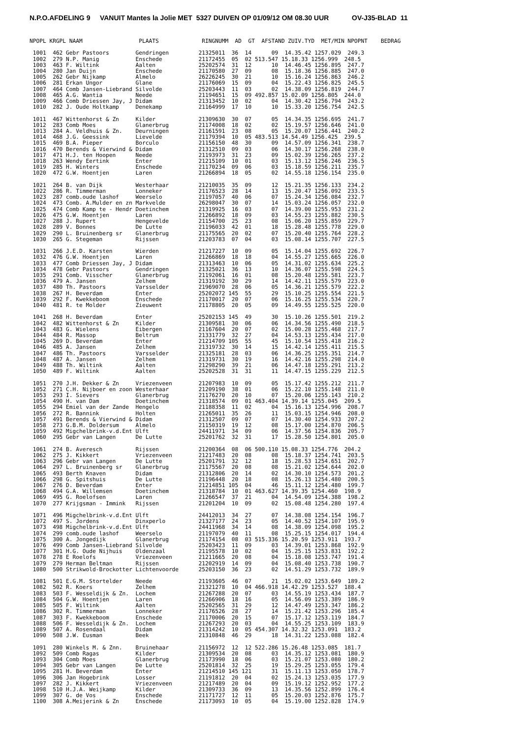N.P.O.AFDELING 9 VANUIT Mantes la Jolie MET 5327 DUIVEN OP 01/09/12 OM 08.30 UUR OV-J35-BLAD 11
NPOPL KRGPL NAAM                 PLAATS             RINGNUMM  AD  GT  AFSTAND ZUIV.TYD  MET/MIN NPOPNT    BEDRAG

 1001  462 Gebr Pastoors        Gendringen         21325011  36  14      09  14.35.42 1257.029  249.3
 1002  279 N.P. Manig           Enschede           21172455  05  02 513.547 15.18.33 1256.999  248.5
 1003  463 F. Wiltink           Aalten             25202574  31  12      10  14.46.45 1256.895  247.7
 1004  280 Jan Duijn            Enschede           21170580  27  09      08  15.18.36 1256.885  247.0
 1005  262 Gebr Nijkamp         Almelo             26226245  30  21      10  15.16.24 1256.863  246.2
 1006  281 Erkan Ungor          Glane              21176069  15  09      04  15.22.43 1256.825  245.5
 1007  464 Comb Jansen-Liebrand Silvolde           25203443  11  03      02  14.38.09 1256.819  244.7
 1008  465 A.G. Wantia          Neede              21194651  15  09 492.857 15.02.09 1256.805  244.0
 1009  466 Comb Driessen Jay, J Didam              21313452  10  02      04  14.30.42 1256.794  243.2
 1010  282 J. Oude Holtkamp     Denekamp           21164999  17  10      10  15.33.20 1256.754  242.5

 1011  467 Wittenhorst & Zn     Kilder             21309630  30  07      05  14.34.35 1256.695  241.7
 1012  283 Comb Moes            Glanerbrug         21174008  18  02      02  15.19.57 1256.646  241.0
 1013  284 A. Veldhuis & Zn.    Deurningen         21161591  23  08      05  15.20.07 1256.441  240.2
 1014  468 J.G. Geessink        Lievelde           21179394  10  05 483.513 14.54.49 1256.425  239.5
 1015  469 B.A. Pieper          Borculo            21156150  48  30      09  14.57.09 1256.341  238.7
 1016  470 Berends & Vierwind & Didam              21312510  09  03      06  14.30.17 1256.268  238.0
 1017  471 H.J. ten Hoopen      Neede              21193973  31  23      09  15.02.39 1256.265  237.2
 1018  263 Wendy Eertink        Enter              21215109  10  01      03  15.13.12 1256.246  236.5
 1019  285 H. Winters           Enschede           21170234  09  06      03  15.18.59 1256.211  235.7
 1020  472 G.W. Hoentjen        Laren              21266894  18  05      02  14.55.18 1256.154  235.0

 1021  264 B. van Dijk          Westerhaar         21210035  35  09      12  15.21.35 1256.133  234.2
 1022  286 R. Timmerman         Lonneker           21176523  28  14      13  15.20.47 1256.092  233.5
 1023  287 comb.oude lashof     Weerselo           21197057  40  06      07  15.24.34 1256.084  232.7
 1024  473 Comb. A.Mulder en zn Markvelde          26298047  30  07      14  15.03.24 1256.057  232.0
 1025  474 Comb Kamp te - Hendr Doetinchem         21319925  16  03      07  14.39.00 1255.953  231.2
 1026  475 G.W. Hoentjen        Laren              21266892  18  09      03  14.55.23 1255.882  230.5
 1027  288 J. Rupert            Hengevelde         21154700  25  23      08  15.06.20 1255.859  229.7
 1028  289 V. Bonnes            De Lutte           21196033  42  01      18  15.28.48 1255.778  229.0
 1029  290 L. Bruinenberg sr    Glanerbrug         21175565  20  02      07  15.20.40 1255.764  228.2
 1030  265 G. Stegeman          Rijssen            21203783  07  04      03  15.08.14 1255.707  227.5

 1031  266 J.E.D. Karsten       Wierden            21217227  10  09      05  15.14.04 1255.692  226.7
 1032  476 G.W. Hoentjen        Laren              21266869  18  18      04  14.55.27 1255.665  226.0
 1033  477 Comb Driessen Jay, J Didam              21313463  10  06      05  14.31.02 1255.634  225.2
 1034  478 Gebr Pastoors        Gendringen         21325021  36  13      10  14.36.07 1255.598  224.5
 1035  291 Comb. Visscher       Glanerbrug         21192061  16  01      08  15.20.48 1255.581  223.7
 1036  479 A. Jansen            Zelhem             21319192  30  29      14  14.42.11 1255.579  223.0
 1037  480 Th. Pastoors         Varsselder         21969070  28  06      05  14.36.21 1255.579  222.2
 1038  267 H. Beverdam          Enter              25202072 145  55      29  15.10.25 1255.554  221.5
 1039  292 F. Kwekkeboom        Enschede           21170017  20  07      06  15.16.25 1255.534  220.7
 1040  481 R. te Molder         Zieuwent           21178805  20  05      09  14.49.55 1255.525  220.0

 1041  268 H. Beverdam          Enter              25202153 145  49      30  15.10.26 1255.501  219.2
 1042  482 Wittenhorst & Zn     Kilder             21309581  30  06      06  14.34.56 1255.490  218.5
 1043  483 G. Wielens           Eibergen           21167604  20  07      02  15.00.28 1255.468  217.7
 1044  484 R. Massop            Beltrum            21331779  32  27      04  14.53.13 1255.434  217.0
 1045  269 D. Beverdam          Enter              21214709 105  55      45  15.10.54 1255.418  216.2
 1046  485 A. Jansen            Zelhem             21319732  30  14      15  14.42.14 1255.411  215.5
 1047  486 Th. Pastoors         Varsselder         21325181  28  03      06  14.36.25 1255.351  214.7
 1048  487 A. Jansen            Zelhem             21319731  30  19      16  14.42.16 1255.298  214.0
 1049  488 Th. Wiltink          Aalten             21298290  39  21      06  14.47.18 1255.291  213.2
 1050  489 F. Wiltink           Aalten             25202528  31  31      11  14.47.15 1255.229  212.5

 1051  270 J.H. Dekker & Zn     Vriezenveen        21207983  10  09      05  15.17.42 1255.212  211.7
 1052  271 C.H. Nijboer en zoon Westerhaar         21209190  38  01      06  15.22.10 1255.148  211.0
 1053  293 I. Sievers           Glanerbrug         21176270  20  10      07  15.20.06 1255.143  210.2
 1054  490 H. van Dam           Doetinchem         21318574  09  01 463.404 14.39.14 1255.045  209.5
 1055  294 Emiel van der Zande  Hengelo            21188358  11  02      04  15.16.13 1254.996  208.7
 1056  272 R. Bannink           Holten             21265011  35  26      11  15.03.15 1254.946  208.0
 1057  491 Berends & Vierwind & Didam              21312507  09  07      07  14.30.40 1254.933  207.2
 1058  273 G.B.M. Doldersum     Almelo             21150319  19  12      08  15.17.00 1254.870  206.5
 1059  492 Migchelbrink-v.d.Ent Ulft               24411971  34  09      06  14.37.56 1254.836  205.7
 1060  295 Gebr van Langen      De Lutte           25201762  32  31      17  15.28.50 1254.801  205.0

 1061  274 B. Averesch          Rijssen            21200364  08  06 500.110 15.08.33 1254.776  204.2
 1062  275 J. Kikkert           Vriezenveen        21217483  20  08      08  15.18.37 1254.741  203.5
 1063  296 Gebr van Langen      De Lutte           25201791  32  12      18  15.28.53 1254.651  202.7
 1064  297 L. Bruinenberg sr    Glanerbrug         21175567  20  08      08  15.21.02 1254.644  202.0
 1065  493 Berth Knaven         Didam              21312806  20  14      02  14.30.10 1254.573  201.2
 1066  298 G. Spitshuis         De Lutte           21196448  20  18      08  15.26.13 1254.480  200.5
 1067  276 D. Beverdam          Enter              21214851 105  04      46  15.11.12 1254.480  199.7
 1068  494 G.A. Willemsen       Doetinchem         21318784  10  01 463.627 14.39.35 1254.460  198.9
 1069  495 G. Roelofsen         Laren              21266547  37  21      04  14.54.09 1254.388  198.2
 1070  277 Krijgsman - Immink   Rijssen            21201204  10  09      02  15.08.48 1254.280  197.4

 1071  496 Migchelbrink-v.d.Ent Ulft               24412013  34  27      07  14.38.08 1254.154  196.7
 1072  497 S. Jordens           Dinxperlo          21327177  24  23      05  14.40.52 1254.107  195.9
 1073  498 Migchelbrink-v.d.Ent Ulft               24411968  34  14      08  14.38.09 1254.098  195.2
 1074  299 comb.oude lashof     Weerselo           21197079  40  11      08  15.25.15 1254.017  194.4
 1075  300 A. Jongedijk         Glanerbrug         21174154  08  03 515.336 15.20.59 1253.911  193.7
 1076  499 Comb Jansen-Liebrand Silvolde           25203423  11  09      03  14.39.01 1253.868  192.9
 1077  301 H.G. Oude Nijhuis    Oldenzaal          21195578  10  02      04  15.25.15 1253.831  192.2
 1078  278 E Roelofs            Vriezenveen        21211665  20  08      04  15.18.08 1253.747  191.4
 1079  279 Herman Beltman       Rijssen            21202919  14  09      04  15.08.40 1253.738  190.7
 1080  500 Strikwold-Brockotter Lichtenvoorde      25203150  36  23      02  14.51.29 1253.732  189.9

 1081  501 E.G.M. Stortelder    Neede              21193605  46  07      21  15.02.02 1253.649  189.2
 1082  502 R. Koers             Zelhem             21321278  10  04 466.918 14.42.29 1253.527  188.4
 1083  503 F. Wesseldijk & Zn.  Lochem             21267288  20  07      03  14.55.19 1253.434  187.7
 1084  504 G.W. Hoentjen        Laren              21266906  18  16      05  14.56.09 1253.389  186.9
 1085  505 F. Wiltink           Aalten             25202565  31  29      12  14.47.49 1253.347  186.2
 1086  302 R. Timmerman         Lonneker           21176526  28  27      14  15.21.42 1253.296  185.4
 1087  303 F. Kwekkeboom        Enschede           21170006  20  15      07  15.17.12 1253.119  184.7
 1088  506 F. Wesseldijk & Zn.  Lochem             21267293  20  03      04  14.55.25 1253.109  183.9
 1089  507 A. Rosendaal         Didam              21314242  10  05 454.307 14.32.32 1253.091  183.2
 1090  508 J.W. Eusman          Beek               21310848  46  29      18  14.31.22 1253.088  182.4

 1091  280 Winkels M. & Znn.    Bruinehaar         21156972  12  12 522.286 15.26.48 1253.085  181.7
 1092  509 Comb Ragas           Kilder             21309534  20  08      03  14.35.12 1253.081  180.9
 1093  304 Comb Moes            Glanerbrug         21173990  18  06      03  15.21.07 1253.080  180.2
 1094  305 Gebr van Langen      De Lutte           25201814  32  25      19  15.29.25 1253.055  179.4
 1095  281 H. Beverdam          Enter              21214510 145 121      31  15.11.13 1253.050  178.7
 1096  306 Jan Hogebrink        Losser             21191812  20  04      02  15.24.13 1253.035  177.9
 1097  282 J. Kikkert           Vriezenveen        21217489  20  04      09  15.19.12 1252.952  177.2
 1098  510 H.J.A. Weijkamp      Kilder             21309733  36  09      13  14.35.56 1252.899  176.4
 1099  307 G. de Vos            Enschede           21171727  12  11      05  15.20.03 1252.876  175.7
 1100  308 A.Meijerink & Zn     Enschede           21173093  10  05      04  15.19.00 1252.828  174.9